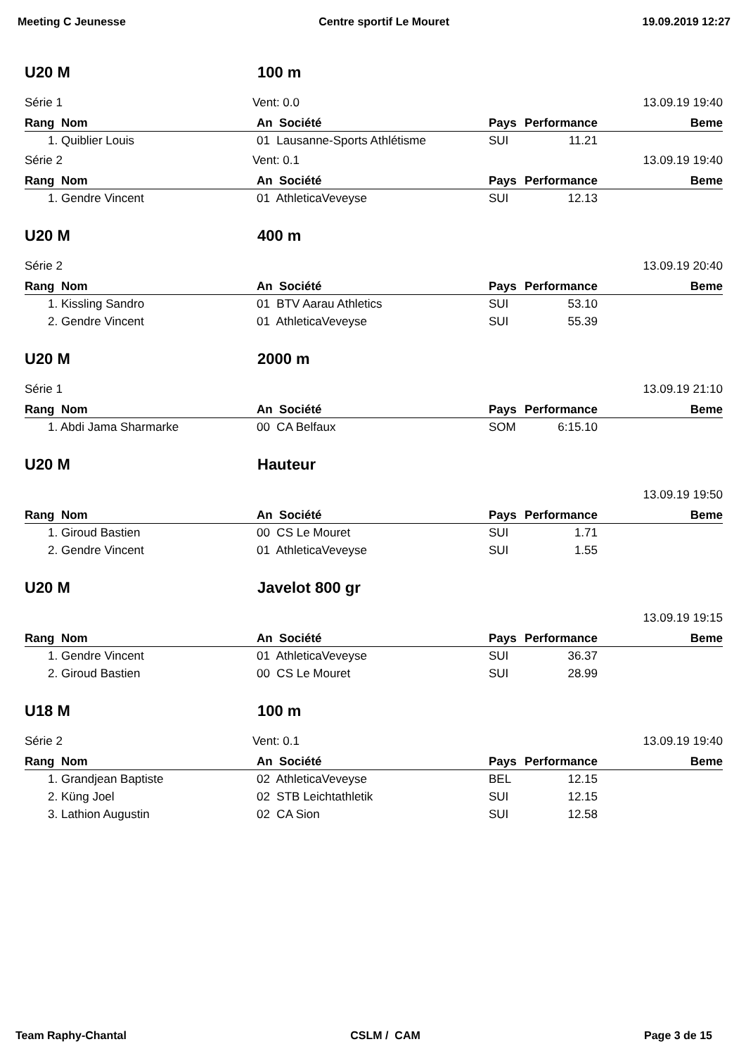Meeting C Jeunesse Centre sportif Le Mouret 19.09.2019 12:27
U20 M 100 m
Série 1 Vent: 0.0 13.09.19 19:40
| Rang Nom | An Société | Pays | Performance | Beme |
| --- | --- | --- | --- | --- |
| 1. Quiblier Louis | 01 Lausanne-Sports Athlétisme | SUI | 11.21 | |
Série 2 Vent: 0.1 13.09.19 19:40
| Rang Nom | An Société | Pays | Performance | Beme |
| --- | --- | --- | --- | --- |
| 1. Gendre Vincent | 01 AthleticaVeveyse | SUI | 12.13 | |
U20 M 400 m
Série 2 13.09.19 20:40
| Rang Nom | An Société | Pays | Performance | Beme |
| --- | --- | --- | --- | --- |
| 1. Kissling Sandro | 01 BTV Aarau Athletics | SUI | 53.10 | |
| 2. Gendre Vincent | 01 AthleticaVeveyse | SUI | 55.39 | |
U20 M 2000 m
Série 1 13.09.19 21:10
| Rang Nom | An Société | Pays | Performance | Beme |
| --- | --- | --- | --- | --- |
| 1. Abdi Jama Sharmarke | 00 CA Belfaux | SOM | 6:15.10 | |
U20 M Hauteur
13.09.19 19:50
| Rang Nom | An Société | Pays | Performance | Beme |
| --- | --- | --- | --- | --- |
| 1. Giroud Bastien | 00 CS Le Mouret | SUI | 1.71 | |
| 2. Gendre Vincent | 01 AthleticaVeveyse | SUI | 1.55 | |
U20 M Javelot 800 gr
13.09.19 19:15
| Rang Nom | An Société | Pays | Performance | Beme |
| --- | --- | --- | --- | --- |
| 1. Gendre Vincent | 01 AthleticaVeveyse | SUI | 36.37 | |
| 2. Giroud Bastien | 00 CS Le Mouret | SUI | 28.99 | |
U18 M 100 m
Série 2 Vent: 0.1 13.09.19 19:40
| Rang Nom | An Société | Pays | Performance | Beme |
| --- | --- | --- | --- | --- |
| 1. Grandjean Baptiste | 02 AthleticaVeveyse | BEL | 12.15 | |
| 2. Küng Joel | 02 STB Leichtathletik | SUI | 12.15 | |
| 3. Lathion Augustin | 02 CA Sion | SUI | 12.58 | |
Team Raphy-Chantal CSLM / CAM Page 3 de 15